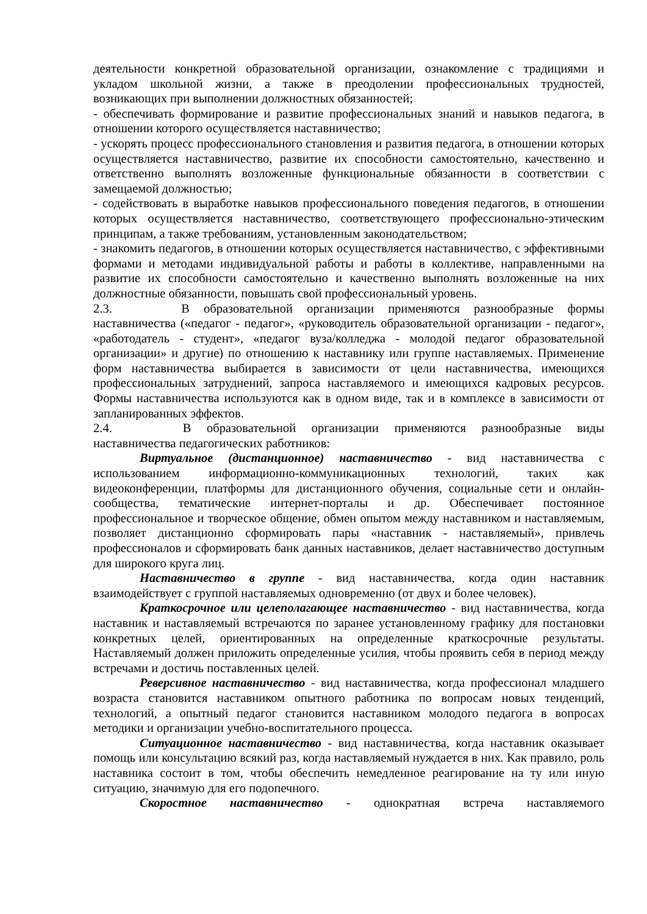деятельности конкретной образовательной организации, ознакомление с традициями и укладом школьной жизни, а также в преодолении профессиональных трудностей, возникающих при выполнении должностных обязанностей;
- обеспечивать формирование и развитие профессиональных знаний и навыков педагога, в отношении которого осуществляется наставничество;
- ускорять процесс профессионального становления и развития педагога, в отношении которых осуществляется наставничество, развитие их способности самостоятельно, качественно и ответственно выполнять возложенные функциональные обязанности в соответствии с замещаемой должностью;
- содействовать в выработке навыков профессионального поведения педагогов, в отношении которых осуществляется наставничество, соответствующего профессионально-этическим принципам, а также требованиям, установленным законодательством;
- знакомить педагогов, в отношении которых осуществляется наставничество, с эффективными формами и методами индивидуальной работы и работы в коллективе, направленными на развитие их способности самостоятельно и качественно выполнять возложенные на них должностные обязанности, повышать свой профессиональный уровень.
2.3. В образовательной организации применяются разнообразные формы наставничества («педагог - педагог», «руководитель образовательной организации - педагог», «работодатель - студент», «педагог вуза/колледжа - молодой педагог образовательной организации» и другие) по отношению к наставнику или группе наставляемых. Применение форм наставничества выбирается в зависимости от цели наставничества, имеющихся профессиональных затруднений, запроса наставляемого и имеющихся кадровых ресурсов. Формы наставничества используются как в одном виде, так и в комплексе в зависимости от запланированных эффектов.
2.4. В образовательной организации применяются разнообразные виды наставничества педагогических работников:
Виртуальное (дистанционное) наставничество - вид наставничества с использованием информационно-коммуникационных технологий, таких как видеоконференции, платформы для дистанционного обучения, социальные сети и онлайн-сообщества, тематические интернет-порталы и др. Обеспечивает постоянное профессиональное и творческое общение, обмен опытом между наставником и наставляемым, позволяет дистанционно сформировать пары «наставник - наставляемый», привлечь профессионалов и сформировать банк данных наставников, делает наставничество доступным для широкого круга лиц.
Наставничество в группе - вид наставничества, когда один наставник взаимодействует с группой наставляемых одновременно (от двух и более человек).
Краткосрочное или целеполагающее наставничество - вид наставничества, когда наставник и наставляемый встречаются по заранее установленному графику для постановки конкретных целей, ориентированных на определенные краткосрочные результаты. Наставляемый должен приложить определенные усилия, чтобы проявить себя в период между встречами и достичь поставленных целей.
Реверсивное наставничество - вид наставничества, когда профессионал младшего возраста становится наставником опытного работника по вопросам новых тенденций, технологий, а опытный педагог становится наставником молодого педагога в вопросах методики и организации учебно-воспитательного процесса.
Ситуационное наставничество - вид наставничества, когда наставник оказывает помощь или консультацию всякий раз, когда наставляемый нуждается в них. Как правило, роль наставника состоит в том, чтобы обеспечить немедленное реагирование на ту или иную ситуацию, значимую для его подопечного.
Скоростное наставничество - однократная встреча наставляемого